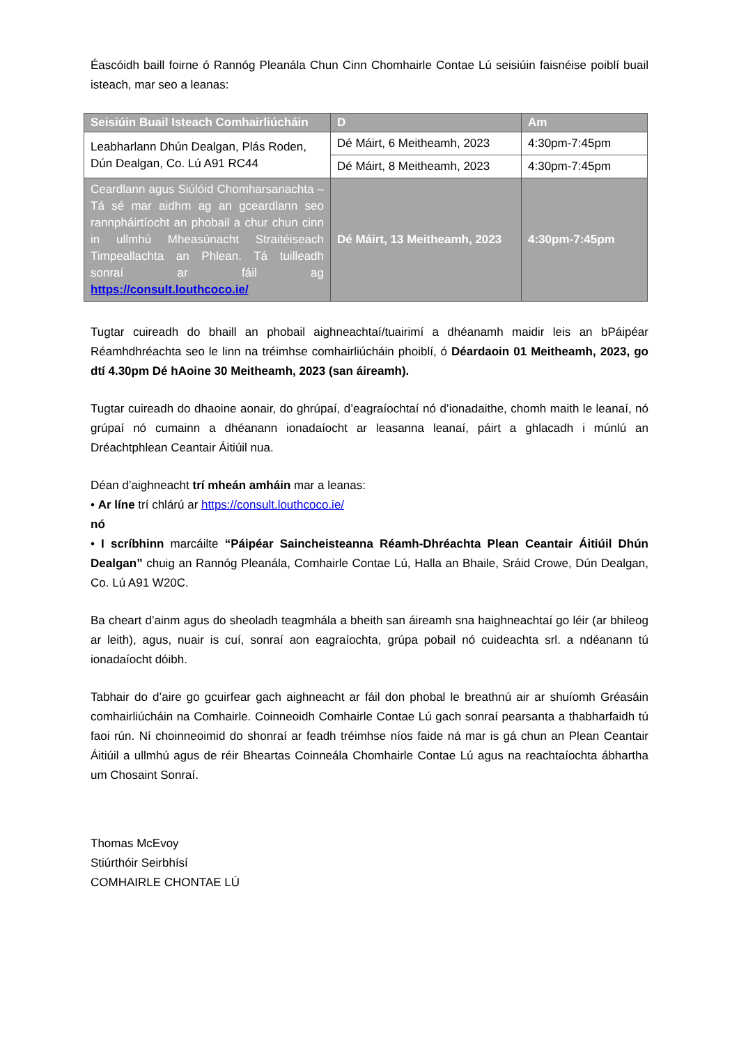Éascóidh baill foirne ó Rannóg Pleanála Chun Cinn Chomhairle Contae Lú seisiúin faisnéise poiblí buail isteach, mar seo a leanas:
| Seisiúin Buail Isteach Comhairliúcháin | D | Am |
| --- | --- | --- |
| Leabharlann Dhún Dealgan, Plás Roden, Dún Dealgan, Co. Lú A91 RC44 | Dé Máirt, 6 Meitheamh, 2023 | 4:30pm-7:45pm |
| | Dé Máirt, 8 Meitheamh, 2023 | 4:30pm-7:45pm |
| Ceardlann agus Siúlóid Chomharsanachta – Tá sé mar aidhm ag an gceardlann seo rannpháirtíocht an phobail a chur chun cinn in ullmhú Mheasúnacht Straitéiseach Timpeallachta an Phlean. Tá tuilleadh sonraí ar fáil ag https://consult.louthcoco.ie/ | Dé Máirt, 13 Meitheamh, 2023 | 4:30pm-7:45pm |
Tugtar cuireadh do bhaill an phobail aighneachtaí/tuairimí a dhéanamh maidir leis an bPáipéar Réamhdhréachta seo le linn na tréimhse comhairliúcháin phoiblí, ó Déardaoin 01 Meitheamh, 2023, go dtí 4.30pm Dé hAoine 30 Meitheamh, 2023 (san áireamh).
Tugtar cuireadh do dhaoine aonair, do ghrúpaí, d’eagraíochtaí nó d’ionadaithe, chomh maith le leanaí, nó grúpaí nó cumainn a dhéanann ionadaíocht ar leasanna leanaí, páirt a ghlacadh i múnlú an Dréachtphlean Ceantair Áitiúil nua.
Déan d’aighneacht trí mheán amháin mar a leanas:
• Ar líne trí chlárú ar https://consult.louthcoco.ie/
nó
• I scríbhinn marcáilte “Páipéar Saincheisteanna Réamh-Dhréachta Plean Ceantair Áitiúil Dhún Dealgan” chuig an Rannóg Pleanála, Comhairle Contae Lú, Halla an Bhaile, Sráid Crowe, Dún Dealgan, Co. Lú A91 W20C.
Ba cheart d’ainm agus do sheoladh teagmhála a bheith san áireamh sna haighneachtaí go léir (ar bhileog ar leith), agus, nuair is cuí, sonraí aon eagraíochta, grúpa pobail nó cuideachta srl. a ndéanann tú ionadaíocht dóibh.
Tabhair do d’aire go gcuirfear gach aighneacht ar fáil don phobal le breathnú air ar shuíomh Gréasáin comhairliúcháin na Comhairle. Coinneoidh Comhairle Contae Lú gach sonraí pearsanta a thabharfaidh tú faoi rún. Ní choinneoimid do shonraí ar feadh tréimhse níos faide ná mar is gá chun an Plean Ceantair Áitiúil a ullmhú agus de réir Bheartas Coinneála Chomhairle Contae Lú agus na reachtaíochta ábhartha um Chosaint Sonraí.
Thomas McEvoy
Stiúrthóir Seirbhísí
COMHAIRLE CHONTAE LÚ